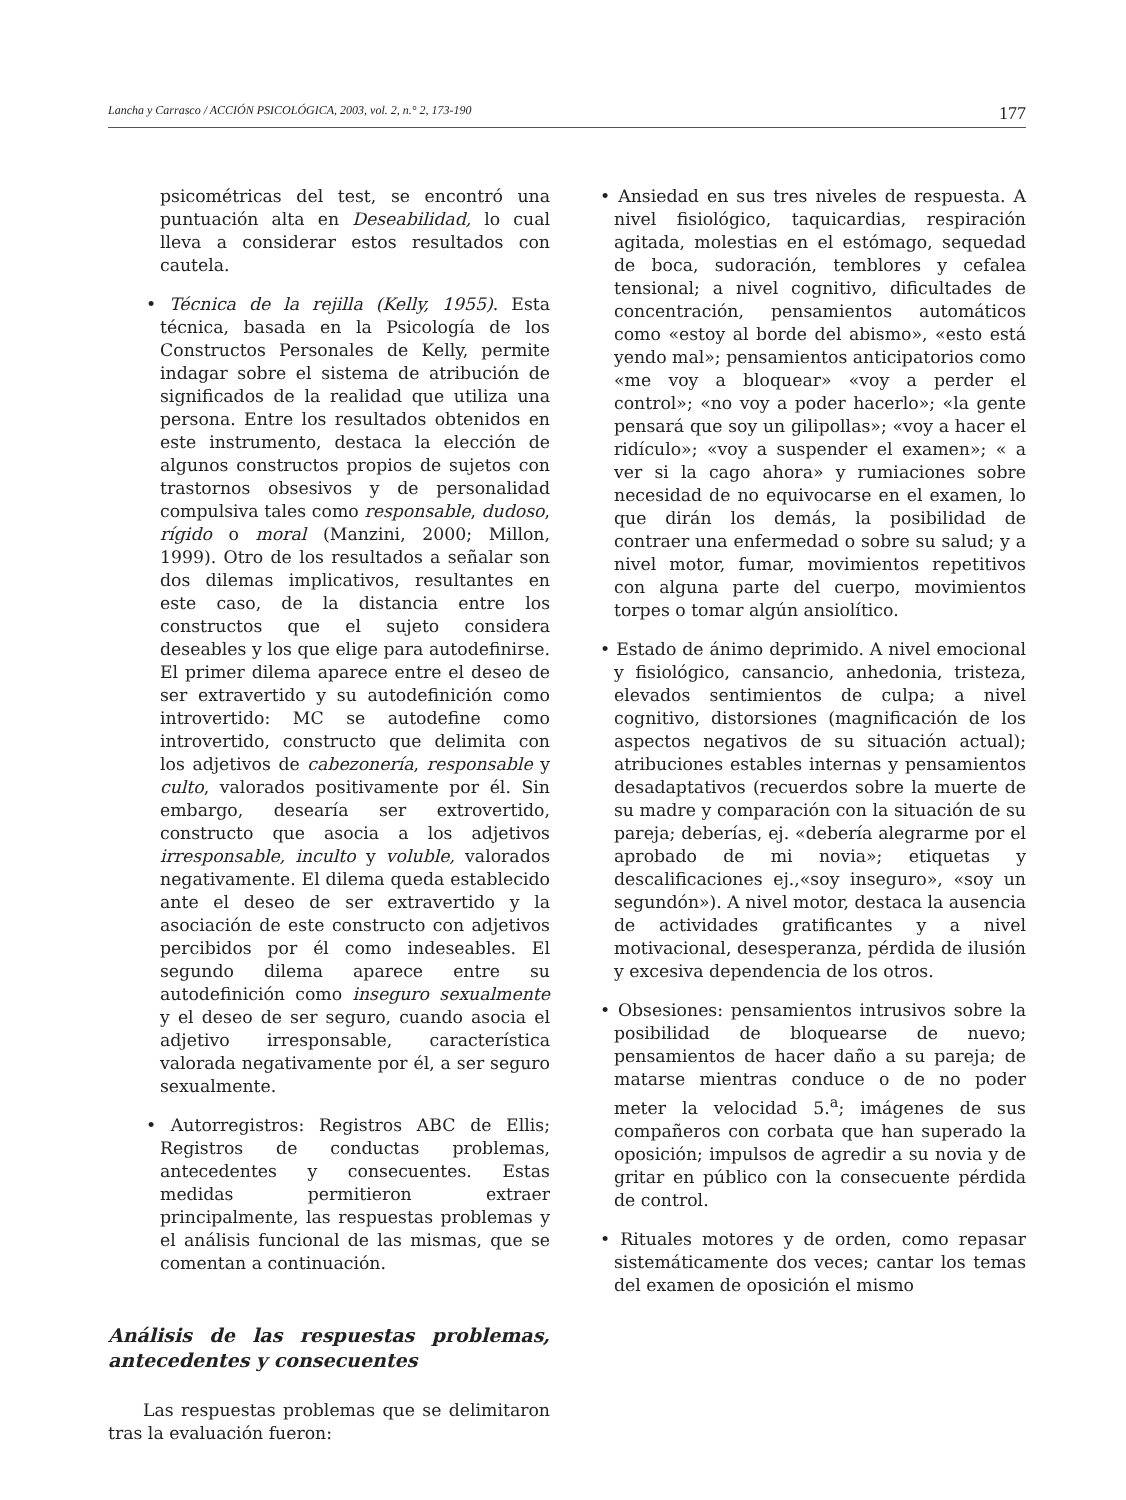Lancha y Carrasco / ACCIÓN PSICOLÓGICA, 2003, vol. 2, n.° 2, 173-190 177
psicométricas del test, se encontró una puntuación alta en Deseabilidad, lo cual lleva a considerar estos resultados con cautela.
• Técnica de la rejilla (Kelly, 1955). Esta técnica, basada en la Psicología de los Constructos Personales de Kelly, permite indagar sobre el sistema de atribución de significados de la realidad que utiliza una persona. Entre los resultados obtenidos en este instrumento, destaca la elección de algunos constructos propios de sujetos con trastornos obsesivos y de personalidad compulsiva tales como responsable, dudoso, rígido o moral (Manzini, 2000; Millon, 1999). Otro de los resultados a señalar son dos dilemas implicativos, resultantes en este caso, de la distancia entre los constructos que el sujeto considera deseables y los que elige para autodefinirse. El primer dilema aparece entre el deseo de ser extravertido y su autodefinición como introvertido: MC se autodefine como introvertido, constructo que delimita con los adjetivos de cabezonería, responsable y culto, valorados positivamente por él. Sin embargo, desearía ser extrovertido, constructo que asocia a los adjetivos irresponsable, inculto y voluble, valorados negativamente. El dilema queda establecido ante el deseo de ser extravertido y la asociación de este constructo con adjetivos percibidos por él como indeseables. El segundo dilema aparece entre su autodefinición como inseguro sexualmente y el deseo de ser seguro, cuando asocia el adjetivo irresponsable, característica valorada negativamente por él, a ser seguro sexualmente.
• Autorregistros: Registros ABC de Ellis; Registros de conductas problemas, antecedentes y consecuentes. Estas medidas permitieron extraer principalmente, las respuestas problemas y el análisis funcional de las mismas, que se comentan a continuación.
Análisis de las respuestas problemas, antecedentes y consecuentes
Las respuestas problemas que se delimitaron tras la evaluación fueron:
• Ansiedad en sus tres niveles de respuesta. A nivel fisiológico, taquicardias, respiración agitada, molestias en el estómago, sequedad de boca, sudoración, temblores y cefalea tensional; a nivel cognitivo, dificultades de concentración, pensamientos automáticos como «estoy al borde del abismo», «esto está yendo mal»; pensamientos anticipatorios como «me voy a bloquear» «voy a perder el control»; «no voy a poder hacerlo»; «la gente pensará que soy un gilipollas»; «voy a hacer el ridículo»; «voy a suspender el examen»; « a ver si la cago ahora» y rumiaciones sobre necesidad de no equivocarse en el examen, lo que dirán los demás, la posibilidad de contraer una enfermedad o sobre su salud; y a nivel motor, fumar, movimientos repetitivos con alguna parte del cuerpo, movimientos torpes o tomar algún ansiolítico.
• Estado de ánimo deprimido. A nivel emocional y fisiológico, cansancio, anhedonia, tristeza, elevados sentimientos de culpa; a nivel cognitivo, distorsiones (magnificación de los aspectos negativos de su situación actual); atribuciones estables internas y pensamientos desadaptativos (recuerdos sobre la muerte de su madre y comparación con la situación de su pareja; deberías, ej. «debería alegrarme por el aprobado de mi novia»; etiquetas y descalificaciones ej.,«soy inseguro», «soy un segundón»). A nivel motor, destaca la ausencia de actividades gratificantes y a nivel motivacional, desesperanza, pérdida de ilusión y excesiva dependencia de los otros.
• Obsesiones: pensamientos intrusivos sobre la posibilidad de bloquearse de nuevo; pensamientos de hacer daño a su pareja; de matarse mientras conduce o de no poder meter la velocidad 5.<sup>a</sup>; imágenes de sus compañeros con corbata que han superado la oposición; impulsos de agredir a su novia y de gritar en público con la consecuente pérdida de control.
• Rituales motores y de orden, como repasar sistemáticamente dos veces; cantar los temas del examen de oposición el mismo